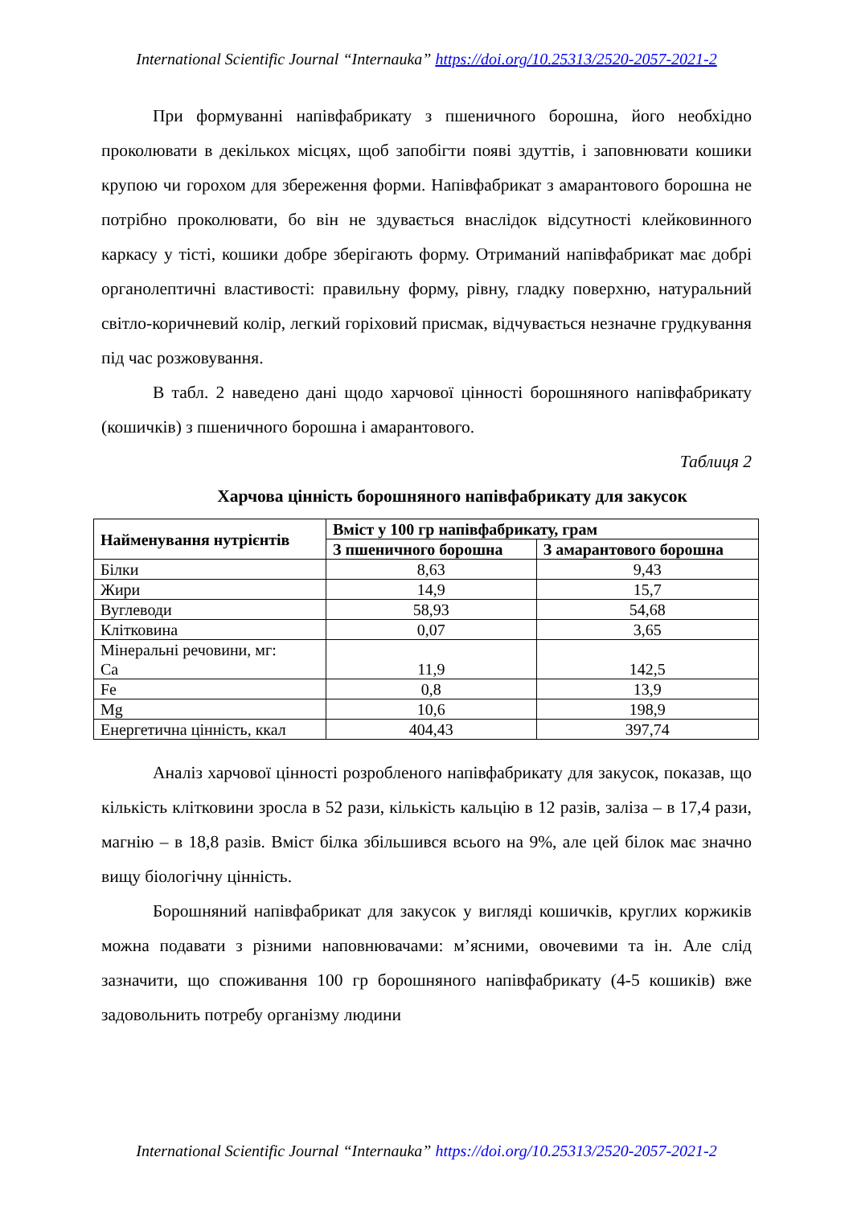International Scientific Journal “Internauka” https://doi.org/10.25313/2520-2057-2021-2
При формуванні напівфабрикату з пшеничного борошна, його необхідно проколювати в декількох місцях, щоб запобігти появі здуттів, і заповнювати кошики крупою чи горохом для збереження форми. Напівфабрикат з амарантового борошна не потрібно проколювати, бо він не здувається внаслідок відсутності клейковинного каркасу у тісті, кошики добре зберігають форму. Отриманий напівфабрикат має добрі органолептичні властивості: правильну форму, рівну, гладку поверхню, натуральний світло-коричневий колір, легкий горіховий присмак, відчувається незначне грудкування під час розжовування.
В табл. 2 наведено дані щодо харчової цінності борошняного напівфабрикату (кошичків) з пшеничного борошна і амарантового.
Таблиця 2
Харчова цінність борошняного напівфабрикату для закусок
| Найменування нутрієнтів | Вміст у 100 гр напівфабрикату, грам | |
| --- | --- | --- |
| | З пшеничного борошна | З амарантового борошна |
| Білки | 8,63 | 9,43 |
| Жири | 14,9 | 15,7 |
| Вуглеводи | 58,93 | 54,68 |
| Клітковина | 0,07 | 3,65 |
| Мінеральні речовини, мг: Са | 11,9 | 142,5 |
| Fe | 0,8 | 13,9 |
| Mg | 10,6 | 198,9 |
| Енергетична цінність, ккал | 404,43 | 397,74 |
Аналіз харчової цінності розробленого напівфабрикату для закусок, показав, що кількість клітковини зросла в 52 рази, кількість кальцію в 12 разів, заліза – в 17,4 рази, магнію – в 18,8 разів. Вміст білка збільшився всього на 9%, але цей білок має значно вищу біологічну цінність.
Борошняний напівфабрикат для закусок у вигляді кошичків, круглих коржиків можна подавати з різними наповнювачами: м’ясними, овочевими та ін. Але слід зазначити, що споживання 100 гр борошняного напівфабрикату (4-5 кошиків) вже задовольнить потребу організму людини
International Scientific Journal “Internauka” https://doi.org/10.25313/2520-2057-2021-2